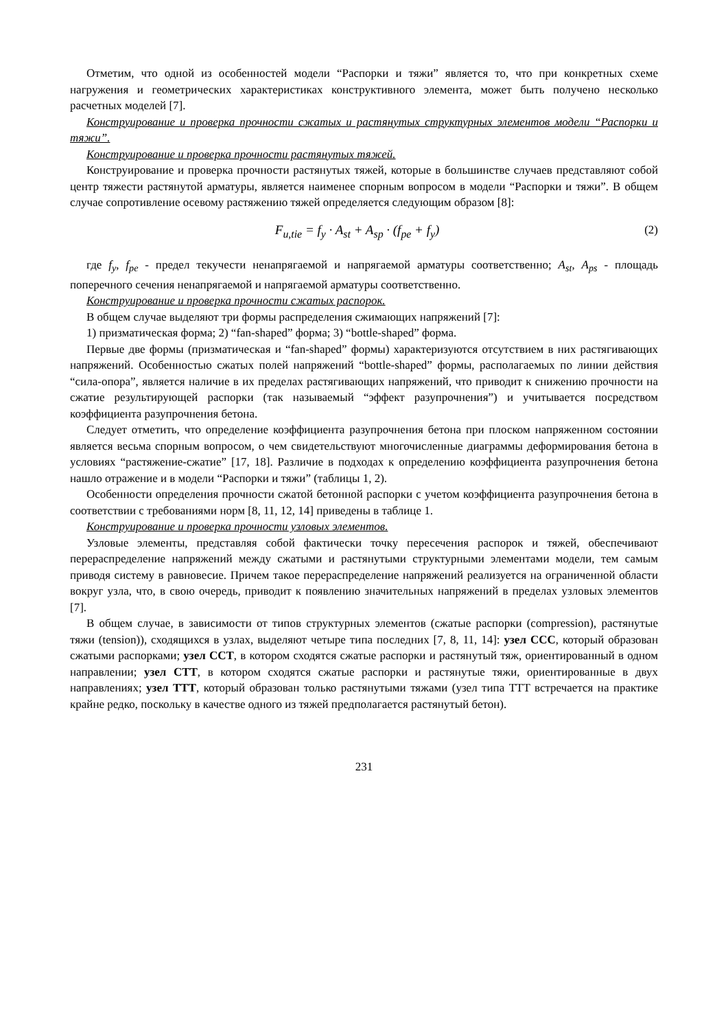Отметим, что одной из особенностей модели “Распорки и тяжи” является то, что при конкретных схеме нагружения и геометрических характеристиках конструктивного элемента, может быть получено несколько расчетных моделей [7].
Конструирование и проверка прочности сжатых и растянутых структурных элементов модели “Распорки и тяжи”.
Конструирование и проверка прочности растянутых тяжей.
Конструирование и проверка прочности растянутых тяжей, которые в большинстве случаев представляют собой центр тяжести растянутой арматуры, является наименее спорным вопросом в модели “Распорки и тяжи”. В общем случае сопротивление осевому растяжению тяжей определяется следующим образом [8]:
F<sub>u,tie</sub> = f<sub>y</sub> · A<sub>st</sub> + A<sub>sp</sub> · (f<sub>pe</sub> + f<sub>y</sub>) (2)
где f<sub>y</sub>, f<sub>pe</sub> - предел текучести ненапрягаемой и напрягаемой арматуры соответственно; A<sub>st</sub>, A<sub>ps</sub> - площадь поперечного сечения ненапрягаемой и напрягаемой арматуры соответственно.
Конструирование и проверка прочности сжатых распорок.
В общем случае выделяют три формы распределения сжимающих напряжений [7]:
1) призматическая форма; 2) “fan-shaped” форма; 3) “bottle-shaped” форма.
Первые две формы (призматическая и “fan-shaped” формы) характеризуются отсутствием в них растягивающих напряжений. Особенностью сжатых полей напряжений “bottle-shaped” формы, располагаемых по линии действия “сила-опора”, является наличие в их пределах растягивающих напряжений, что приводит к снижению прочности на сжатие результирующей распорки (так называемый “эффект разупрочнения”) и учитывается посредством коэффициента разупрочнения бетона.
Следует отметить, что определение коэффициента разупрочнения бетона при плоском напряженном состоянии является весьма спорным вопросом, о чем свидетельствуют многочисленные диаграммы деформирования бетона в условиях “растяжение-сжатие” [17, 18]. Различие в подходах к определению коэффициента разупрочнения бетона нашло отражение и в модели “Распорки и тяжи” (таблицы 1, 2).
Особенности определения прочности сжатой бетонной распорки с учетом коэффициента разупрочнения бетона в соответствии с требованиями норм [8, 11, 12, 14] приведены в таблице 1.
Конструирование и проверка прочности узловых элементов.
Узловые элементы, представляя собой фактически точку пересечения распорок и тяжей, обеспечивают перераспределение напряжений между сжатыми и растянутыми структурными элементами модели, тем самым приводя систему в равновесие. Причем такое перераспределение напряжений реализуется на ограниченной области вокруг узла, что, в свою очередь, приводит к появлению значительных напряжений в пределах узловых элементов [7].
В общем случае, в зависимости от типов структурных элементов (сжатые распорки (compression), растянутые тяжи (tension)), сходящихся в узлах, выделяют четыре типа последних [7, 8, 11, 14]: узел CCC, который образован сжатыми распорками; узел CCT, в котором сходятся сжатые распорки и растянутый тяж, ориентированный в одном направлении; узел CTT, в котором сходятся сжатые распорки и растянутые тяжи, ориентированные в двух направлениях; узел TTT, который образован только растянутыми тяжами (узел типа TTT встречается на практике крайне редко, поскольку в качестве одного из тяжей предполагается растянутый бетон).
231